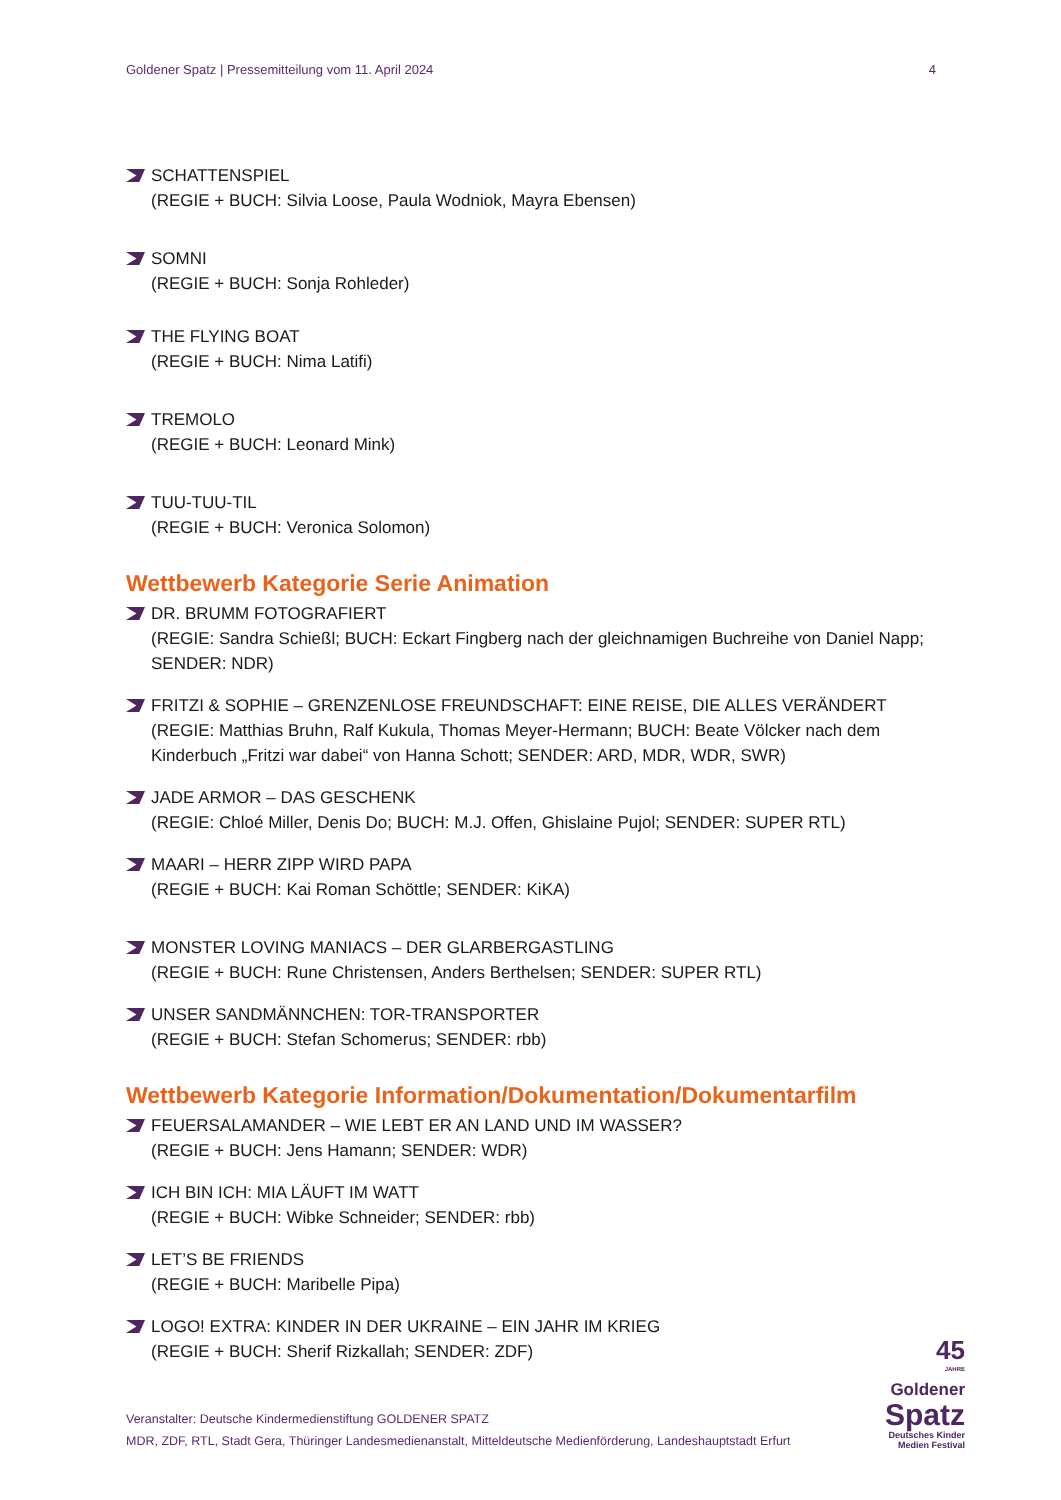Goldener Spatz | Pressemitteilung vom 11. April 2024 4
SCHATTENSPIEL
(REGIE + BUCH: Silvia Loose, Paula Wodniok, Mayra Ebensen)
SOMNI
(REGIE + BUCH: Sonja Rohleder)
THE FLYING BOAT
(REGIE + BUCH: Nima Latifi)
TREMOLO
(REGIE + BUCH: Leonard Mink)
TUU-TUU-TIL
(REGIE + BUCH: Veronica Solomon)
Wettbewerb Kategorie Serie Animation
DR. BRUMM FOTOGRAFIERT
(REGIE: Sandra Schießl; BUCH: Eckart Fingberg nach der gleichnamigen Buchreihe von Daniel Napp; SENDER: NDR)
FRITZI & SOPHIE – GRENZENLOSE FREUNDSCHAFT: EINE REISE, DIE ALLES VERÄNDERT
(REGIE: Matthias Bruhn, Ralf Kukula, Thomas Meyer-Hermann; BUCH: Beate Völcker nach dem Kinderbuch „Fritzi war dabei“ von Hanna Schott; SENDER: ARD, MDR, WDR, SWR)
JADE ARMOR – DAS GESCHENK
(REGIE: Chloé Miller, Denis Do; BUCH: M.J. Offen, Ghislaine Pujol; SENDER: SUPER RTL)
MAARI – HERR ZIPP WIRD PAPA
(REGIE + BUCH: Kai Roman Schöttle; SENDER: KiKA)
MONSTER LOVING MANIACS – DER GLARBERGASTLING
(REGIE + BUCH: Rune Christensen, Anders Berthelsen; SENDER: SUPER RTL)
UNSER SANDMÄNNCHEN: TOR-TRANSPORTER
(REGIE + BUCH: Stefan Schomerus; SENDER: rbb)
Wettbewerb Kategorie Information/Dokumentation/Dokumentarfilm
FEUERSALAMANDER – WIE LEBT ER AN LAND UND IM WASSER?
(REGIE + BUCH: Jens Hamann; SENDER: WDR)
ICH BIN ICH: MIA LÄUFT IM WATT
(REGIE + BUCH: Wibke Schneider; SENDER: rbb)
LET’S BE FRIENDS
(REGIE + BUCH: Maribelle Pipa)
LOGO! EXTRA: KINDER IN DER UKRAINE – EIN JAHR IM KRIEG
(REGIE + BUCH: Sherif Rizkallah; SENDER: ZDF)
Veranstalter: Deutsche Kindermedienstiftung GOLDENER SPATZ
MDR, ZDF, RTL, Stadt Gera, Thüringer Landesmedienanstalt, Mitteldeutsche Medienförderung, Landeshauptstadt Erfurt
45
JAHRE
Goldener
Spatz
Deutsches Kinder
Medien Festival